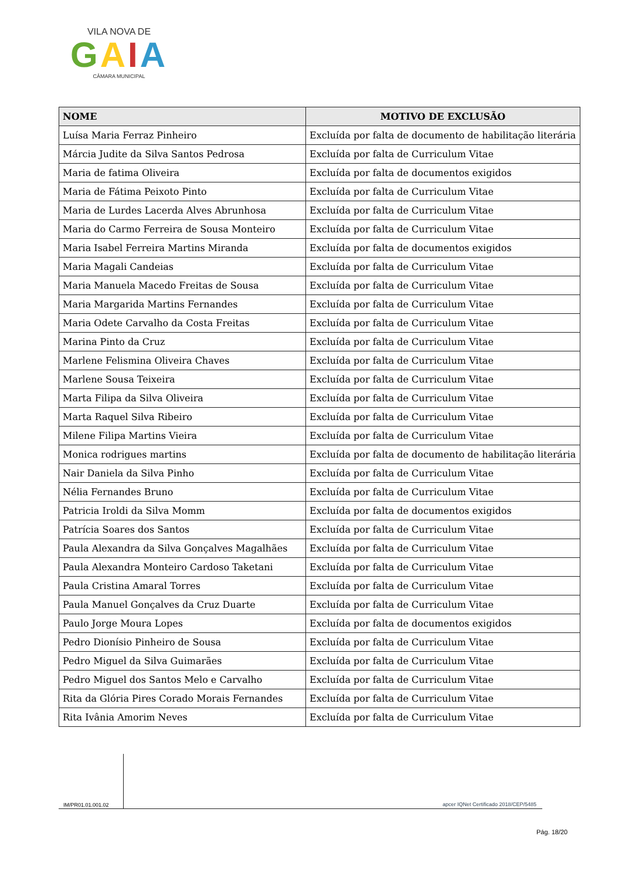VILA NOVA DE
GAIA
CÂMARA MUNICIPAL
| NOME | MOTIVO DE EXCLUSÃO |
| --- | --- |
| Luísa Maria Ferraz Pinheiro | Excluída por falta de documento de habilitação literária |
| Márcia Judite da Silva Santos Pedrosa | Excluída por falta de Curriculum Vitae |
| Maria de fatima Oliveira | Excluída por falta de documentos exigidos |
| Maria de Fátima Peixoto Pinto | Excluída por falta de Curriculum Vitae |
| Maria de Lurdes Lacerda Alves Abrunhosa | Excluída por falta de Curriculum Vitae |
| Maria do Carmo Ferreira de Sousa Monteiro | Excluída por falta de Curriculum Vitae |
| Maria Isabel Ferreira Martins Miranda | Excluída por falta de documentos exigidos |
| Maria Magali Candeias | Excluída por falta de Curriculum Vitae |
| Maria Manuela Macedo Freitas de Sousa | Excluída por falta de Curriculum Vitae |
| Maria Margarida Martins Fernandes | Excluída por falta de Curriculum Vitae |
| Maria Odete Carvalho da Costa Freitas | Excluída por falta de Curriculum Vitae |
| Marina Pinto da Cruz | Excluída por falta de Curriculum Vitae |
| Marlene Felismina Oliveira Chaves | Excluída por falta de Curriculum Vitae |
| Marlene Sousa Teixeira | Excluída por falta de Curriculum Vitae |
| Marta Filipa da Silva Oliveira | Excluída por falta de Curriculum Vitae |
| Marta Raquel Silva Ribeiro | Excluída por falta de Curriculum Vitae |
| Milene Filipa Martins Vieira | Excluída por falta de Curriculum Vitae |
| Monica rodrigues martins | Excluída por falta de documento de habilitação literária |
| Nair Daniela da Silva Pinho | Excluída por falta de Curriculum Vitae |
| Nélia Fernandes Bruno | Excluída por falta de Curriculum Vitae |
| Patricia Iroldi da Silva Momm | Excluída por falta de documentos exigidos |
| Patrícia Soares dos Santos | Excluída por falta de Curriculum Vitae |
| Paula Alexandra da Silva Gonçalves Magalhães | Excluída por falta de Curriculum Vitae |
| Paula Alexandra Monteiro Cardoso Taketani | Excluída por falta de Curriculum Vitae |
| Paula Cristina Amaral Torres | Excluída por falta de Curriculum Vitae |
| Paula Manuel Gonçalves da Cruz Duarte | Excluída por falta de Curriculum Vitae |
| Paulo Jorge Moura Lopes | Excluída por falta de documentos exigidos |
| Pedro Dionísio Pinheiro de Sousa | Excluída por falta de Curriculum Vitae |
| Pedro Miguel da Silva Guimarães | Excluída por falta de Curriculum Vitae |
| Pedro Miguel dos Santos Melo e Carvalho | Excluída por falta de Curriculum Vitae |
| Rita da Glória Pires Corado Morais Fernandes | Excluída por falta de Curriculum Vitae |
| Rita Ivânia Amorim Neves | Excluída por falta de Curriculum Vitae |
IM/PR01.01.001.02
apcer IQNet Certificado 2018/CEP/5485
Pág. 18/20